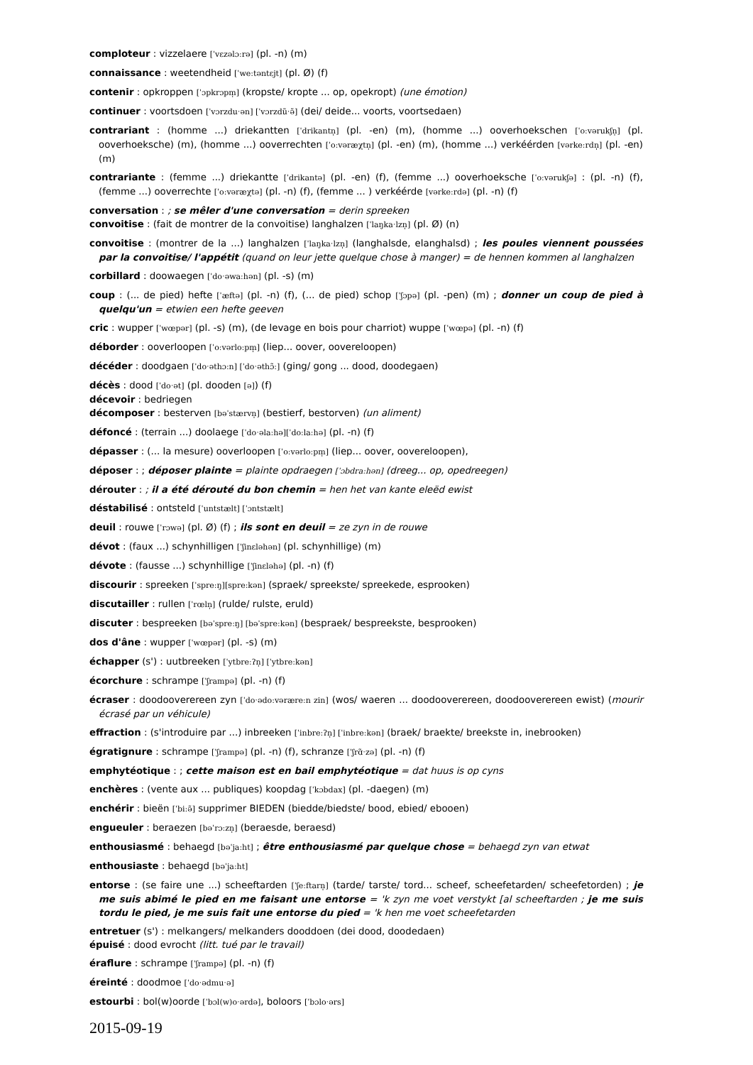comploteur : vizzelaere [ˈvɛzəlɔːrə] (pl. -n) (m)
connaissance : weetendheid [ˈweːtəntɛjt] (pl. Ø) (f)
contenir : opkroppen [ˈɔpkrɔpm̩] (kropste/ kropte ... op, opekropt) (une émotion)
continuer : voortsdoen [ˈvɔrzduˑən] [ˈvɔrzdũˑə̃] (dei/ deide... voorts, voortsedaen)
contrariant : (homme ...) driekantten [ˈdrikantn̩] (pl. -en) (m), (homme ...) ooverhoekschen [ˈoːvərukʃn̩] (pl. ooverhoeksche) (m), (homme ...) ooverrechten [ˈoːvəræχtn̩] (pl. -en) (m), (homme ...) verkéérden [vərkeːrdn̩] (pl. -en) (m)
contrariante : (femme ...) driekantte [ˈdrikantə] (pl. -en) (f), (femme ...) ooverhoeksche [ˈoːvərukʃə] : (pl. -n) (f), (femme ...) ooverrechte [ˈoːvəræχtə] (pl. -n) (f), (femme ... ) verkéérde [vərkeːrdə] (pl. -n) (f)
conversation : ; se mêler d'une conversation = derin spreeken
convoitise : (fait de montrer de la convoitise) langhalzen [ˈlaŋkaˑlzn̩] (pl. Ø) (n)
convoitise : (montrer de la ...) langhalzen [ˈlaŋkaˑlzn̩] (langhalsde, elanghalsd) ; les poules viennent poussées par la convoitise/ l'appétit (quand on leur jette quelque chose à manger) = de hennen kommen al langhalzen
corbillard : doowaegen [ˈdoˑəwaːhən] (pl. -s) (m)
coup : (... de pied) hefte [ˈæftə] (pl. -n) (f), (... de pied) schop [ˈʃɔpə] (pl. -pen) (m) ; donner un coup de pied à quelqu'un = etwien een hefte geeven
cric : wupper [ˈwœpər] (pl. -s) (m), (de levage en bois pour charriot) wuppe [ˈwœpə] (pl. -n) (f)
déborder : ooverloopen [ˈoːvərloːpm̩] (liep... oover, oovereloopen)
décéder : doodgaen [ˈdoˑəthɔːn] [ˈdoˑəthɔ̃ː] (ging/ gong ... dood, doodegaen)
décès : dood [ˈdoˑət] (pl. dooden [ə]) (f)
décevoir : bedriegen
décomposer : besterven [bəˈstærvn̩] (bestierf, bestorven) (un aliment)
défoncé : (terrain ...) doolaege [ˈdoˑəlaːhə][ˈdoːlaːhə] (pl. -n) (f)
dépasser : (... la mesure) ooverloopen [ˈoːvərloːpm̩] (liep... oover, oovereloopen),
déposer : ; déposer plainte = plainte opdraegen [ˈɔbdraːhən] (dreeg... op, opedreegen)
dérouter : ; il a été dérouté du bon chemin = hen het van kante eleëd ewist
déstabilisé : ontsteld [ˈuntstælt] [ˈɔntstælt]
deuil : rouwe [ˈrɔwə] (pl. Ø) (f) ; ils sont en deuil = ze zyn in de rouwe
dévot : (faux ...) schynhilligen [ˈʃinɛləhən] (pl. schynhillige) (m)
dévote : (fausse ...) schynhillige [ˈʃinɛləhə] (pl. -n) (f)
discourir : spreeken [ˈspreːŋ][spreːkən] (spraek/ spreekste/ spreekede, esprooken)
discutailler : rullen [ˈrœln̩] (rulde/ rulste, eruld)
discuter : bespreeken [bəˈspreːŋ] [bəˈspreːkən] (bespraek/ bespreekste, besprooken)
dos d'âne : wupper [ˈwœpər] (pl. -s) (m)
échapper (s') : uutbreeken [ˈytbreːʔn̩] [ˈytbreːkən]
écorchure : schrampe [ˈʃrampə] (pl. -n) (f)
écraser : doodooverereen zyn [ˈdoˑədoːvəræreːn zin] (wos/ waeren ... doodooverereen, doodooverereen ewist) (mourir écrasé par un véhicule)
effraction : (s'introduire par ...) inbreeken [ˈinbreːʔn̩] [ˈinbreːkən] (braek/ braekte/ breekste in, inebrooken)
égratignure : schrampe [ˈʃrampə] (pl. -n) (f), schranze [ˈʃrɑ̃ˑzə] (pl. -n) (f)
emphytéotique : ; cette maison est en bail emphytéotique = dat huus is op cyns
enchères : (vente aux ... publiques) koopdag [ˈkɔbdax] (pl. -daegen) (m)
enchérir : bieën [ˈbiːə̃] supprimer BIEDEN (biedde/biedste/ bood, ebied/ ebooen)
engueuler : beraezen [bəˈrɔːzn̩] (beraesde, beraesd)
enthousiasmé : behaegd [bəˈjaːht] ; être enthousiasmé par quelque chose = behaegd zyn van etwat
enthousiaste : behaegd [bəˈjaːht]
entorse : (se faire une ...) scheeftarden [ˈʃeːftarn̩] (tarde/ tarste/ tord... scheef, scheefetarden/ scheefetorden) ; je me suis abimé le pied en me faisant une entorse = 'k zyn me voet verstykt [al scheeftarden ; je me suis tordu le pied, je me suis fait une entorse du pied = 'k hen me voet scheefetarden
entretuer (s') : melkangers/ melkanders dooddoen (dei dood, doodedaen)
épuisé : dood evrocht (litt. tué par le travail)
éraflure : schrampe [ˈʃrampə] (pl. -n) (f)
éreinté : doodmoe [ˈdoˑədmuˑə]
estourbi : bol(w)oorde [ˈbɔl(w)oˑərdə], boloors [ˈbɔloˑərs]
2015-09-19